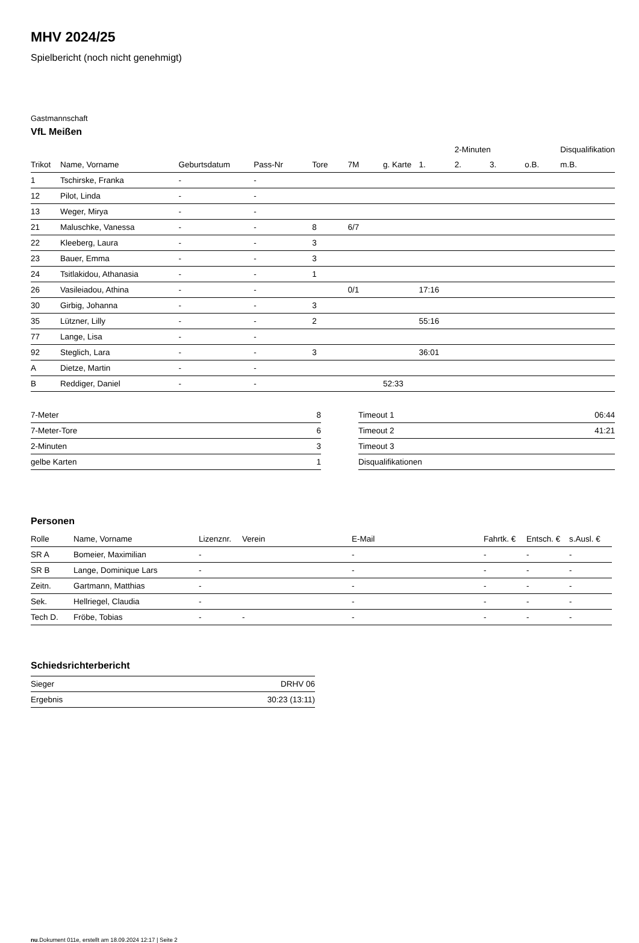MHV 2024/25
Spielbericht (noch nicht genehmigt)
Gastmannschaft
VfL Meißen
| | | | | | | | | 2-Minuten | | | Disqualifikation |
| --- | --- | --- | --- | --- | --- | --- | --- | --- | --- | --- | --- |
| Trikot | Name, Vorname | Geburtsdatum | Pass-Nr | Tore | 7M | g. Karte | 1. | 2. | 3. | o.B. | m.B. |
| 1 | Tschirske, Franka | - | - | | | | | | | | |
| 12 | Pilot, Linda | - | - | | | | | | | | |
| 13 | Weger, Mirya | - | - | | | | | | | | |
| 21 | Maluschke, Vanessa | - | - | 8 | 6/7 | | | | | | |
| 22 | Kleeberg, Laura | - | - | 3 | | | | | | | |
| 23 | Bauer, Emma | - | - | 3 | | | | | | | |
| 24 | Tsitlakidou, Athanasia | - | - | 1 | | | | | | | |
| 26 | Vasileiadou, Athina | - | - | | 0/1 | | 17:16 | | | | |
| 30 | Girbig, Johanna | - | - | 3 | | | | | | | |
| 35 | Lützner, Lilly | - | - | 2 | | | 55:16 | | | | |
| 77 | Lange, Lisa | - | - | | | | | | | | |
| 92 | Steglich, Lara | - | - | 3 | | | 36:01 | | | | |
| A | Dietze, Martin | - | - | | | | | | | | |
| B | Reddiger, Daniel | - | - | | | 52:33 | | | | | |
| 7-Meter | 8 |
| 7-Meter-Tore | 6 |
| 2-Minuten | 3 |
| gelbe Karten | 1 |
| Timeout 1 | 06:44 |
| Timeout 2 | 41:21 |
| Timeout 3 | |
| Disqualifikationen | |
Personen
| Rolle | Name, Vorname | Lizenznr. | Verein | E-Mail | Fahrtk. € | Entsch. € | s.Ausl. € |
| --- | --- | --- | --- | --- | --- | --- | --- |
| SR A | Bomeier, Maximilian | - | | - | - | - | - |
| SR B | Lange, Dominique Lars | - | | - | - | - | - |
| Zeitn. | Gartmann, Matthias | - | | - | - | - | - |
| Sek. | Hellriegel, Claudia | - | | - | - | - | - |
| Tech D. | Fröbe, Tobias | - | - | - | - | - | - |
Schiedsrichterbericht
| Sieger | DRHV 06 |
| Ergebnis | 30:23 (13:11) |
nu.Dokument 011e, erstellt am 18.09.2024 12:17 | Seite 2